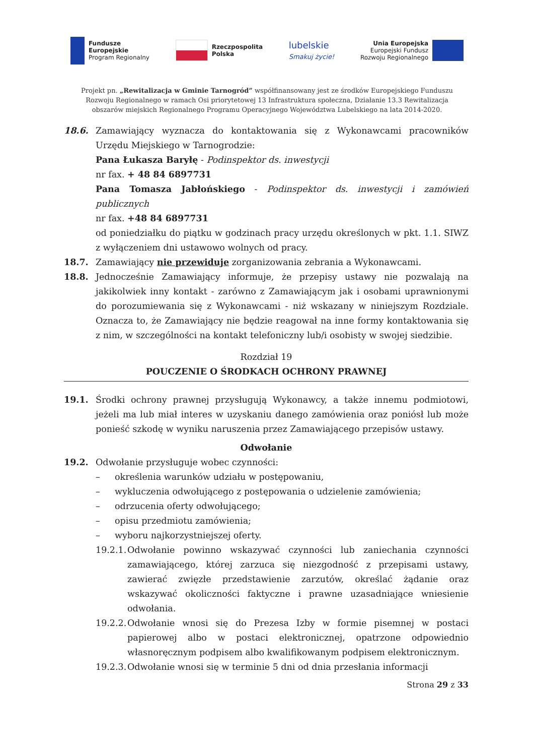Fundusze
Europejskie
Program Regionalny
Rzeczpospolita
Polska
lubelskie
Smakuj życie!
Unia Europejska
Europejski Fundusz
Rozwoju Regionalnego
Projekt pn. „Rewitalizacja w Gminie Tarnogród” współfinansowany jest ze środków Europejskiego Funduszu Rozwoju Regionalnego w ramach Osi priorytetowej 13 Infrastruktura społeczna, Działanie 13.3 Rewitalizacja obszarów miejskich Regionalnego Programu Operacyjnego Województwa Lubelskiego na lata 2014-2020.
18.6. Zamawiający wyznacza do kontaktowania się z Wykonawcami pracowników Urzędu Miejskiego w Tarnogrodzie:
Pana Łukasza Baryłę - Podinspektor ds. inwestycji
nr fax. + 48 84 6897731
Pana Tomasza Jabłońskiego - Podinspektor ds. inwestycji i zamówień publicznych
nr fax. +48 84 6897731
od poniedziałku do piątku w godzinach pracy urzędu określonych w pkt. 1.1. SIWZ z wyłączeniem dni ustawowo wolnych od pracy.
18.7. Zamawiający nie przewiduje zorganizowania zebrania a Wykonawcami.
18.8. Jednocześnie Zamawiający informuje, że przepisy ustawy nie pozwalają na jakikolwiek inny kontakt - zarówno z Zamawiającym jak i osobami uprawnionymi do porozumiewania się z Wykonawcami - niż wskazany w niniejszym Rozdziale. Oznacza to, że Zamawiający nie będzie reagował na inne formy kontaktowania się z nim, w szczególności na kontakt telefoniczny lub/i osobisty w swojej siedzibie.
Rozdział 19
POUCZENIE O ŚRODKACH OCHRONY PRAWNEJ
19.1. Środki ochrony prawnej przysługują Wykonawcy, a także innemu podmiotowi, jeżeli ma lub miał interes w uzyskaniu danego zamówienia oraz poniósł lub może ponieść szkodę w wyniku naruszenia przez Zamawiającego przepisów ustawy.
Odwołanie
19.2. Odwołanie przysługuje wobec czynności:
– określenia warunków udziału w postępowaniu,
– wykluczenia odwołującego z postępowania o udzielenie zamówienia;
– odrzucenia oferty odwołującego;
– opisu przedmiotu zamówienia;
– wyboru najkorzystniejszej oferty.
19.2.1. Odwołanie powinno wskazywać czynności lub zaniechania czynności zamawiającego, której zarzuca się niezgodność z przepisami ustawy, zawierać zwięzłe przedstawienie zarzutów, określać żądanie oraz wskazywać okoliczności faktyczne i prawne uzasadniające wniesienie odwołania.
19.2.2. Odwołanie wnosi się do Prezesa Izby w formie pisemnej w postaci papierowej albo w postaci elektronicznej, opatrzone odpowiednio własnoręcznym podpisem albo kwalifikowanym podpisem elektronicznym.
19.2.3. Odwołanie wnosi się w terminie 5 dni od dnia przesłania informacji
Strona 29 z 33